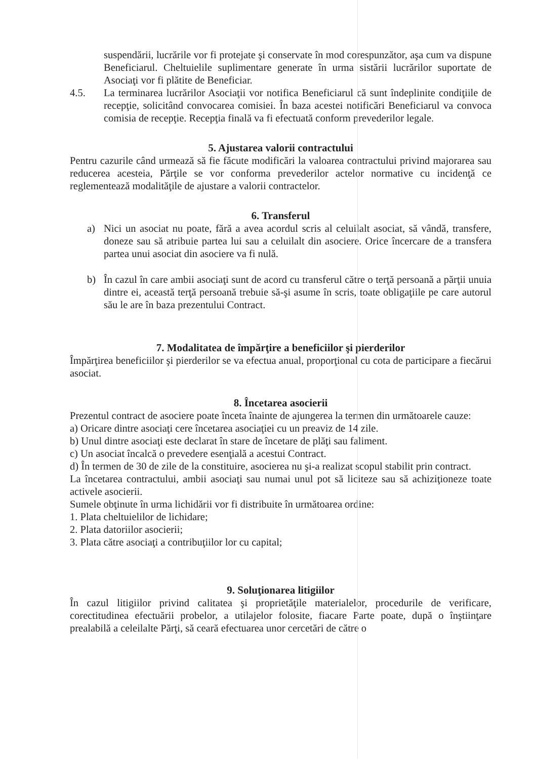suspendării, lucrările vor fi protejate şi conservate în mod corespunzător, aşa cum va dispune Beneficiarul. Cheltuielile suplimentare generate în urma sistării lucrărilor suportate de Asociaţi vor fi plătite de Beneficiar.
4.5. La terminarea lucrărilor Asociaţii vor notifica Beneficiarul că sunt îndeplinite condiţiile de recepţie, solicitând convocarea comisiei. În baza acestei notificări Beneficiarul va convoca comisia de recepţie. Recepţia finală va fi efectuată conform prevederilor legale.
5. Ajustarea valorii contractului
Pentru cazurile când urmează să fie făcute modificări la valoarea contractului privind majorarea sau reducerea acesteia, Părţile se vor conforma prevederilor actelor normative cu incidenţă ce reglementează modalităţile de ajustare a valorii contractelor.
6. Transferul
a) Nici un asociat nu poate, fără a avea acordul scris al celuilalt asociat, să vândă, transfere, doneze sau să atribuie partea lui sau a celuilalt din asociere. Orice încercare de a transfera partea unui asociat din asociere va fi nulă.
b) În cazul în care ambii asociaţi sunt de acord cu transferul către o terţă persoană a părţii unuia dintre ei, această terţă persoană trebuie să-şi asume în scris, toate obligaţiile pe care autorul său le are în baza prezentului Contract.
7. Modalitatea de împărţire a beneficiilor şi pierderilor
Împărţirea beneficiilor şi pierderilor se va efectua anual, proporţional cu cota de participare a fiecărui asociat.
8. Încetarea asocierii
Prezentul contract de asociere poate înceta înainte de ajungerea la termen din următoarele cauze:
a) Oricare dintre asociaţi cere încetarea asociaţiei cu un preaviz de 14 zile.
b) Unul dintre asociaţi este declarat în stare de încetare de plăţi sau faliment.
c) Un asociat încalcă o prevedere esenţială a acestui Contract.
d) În termen de 30 de zile de la constituire, asocierea nu şi-a realizat scopul stabilit prin contract.
La încetarea contractului, ambii asociaţi sau numai unul pot să liciteze sau să achiziţioneze toate activele asocierii.
Sumele obţinute în urma lichidării vor fi distribuite în următoarea ordine:
1. Plata cheltuielilor de lichidare;
2. Plata datoriilor asocierii;
3. Plata către asociaţi a contribuţiilor lor cu capital;
9. Soluţionarea litigiilor
În cazul litigiilor privind calitatea şi proprietăţile materialelor, procedurile de verificare, corectitudinea efectuării probelor, a utilajelor folosite, fiacare Parte poate, după o înştiinţare prealabilă a celeilalte Părţi, să ceară efectuarea unor cercetări de către o